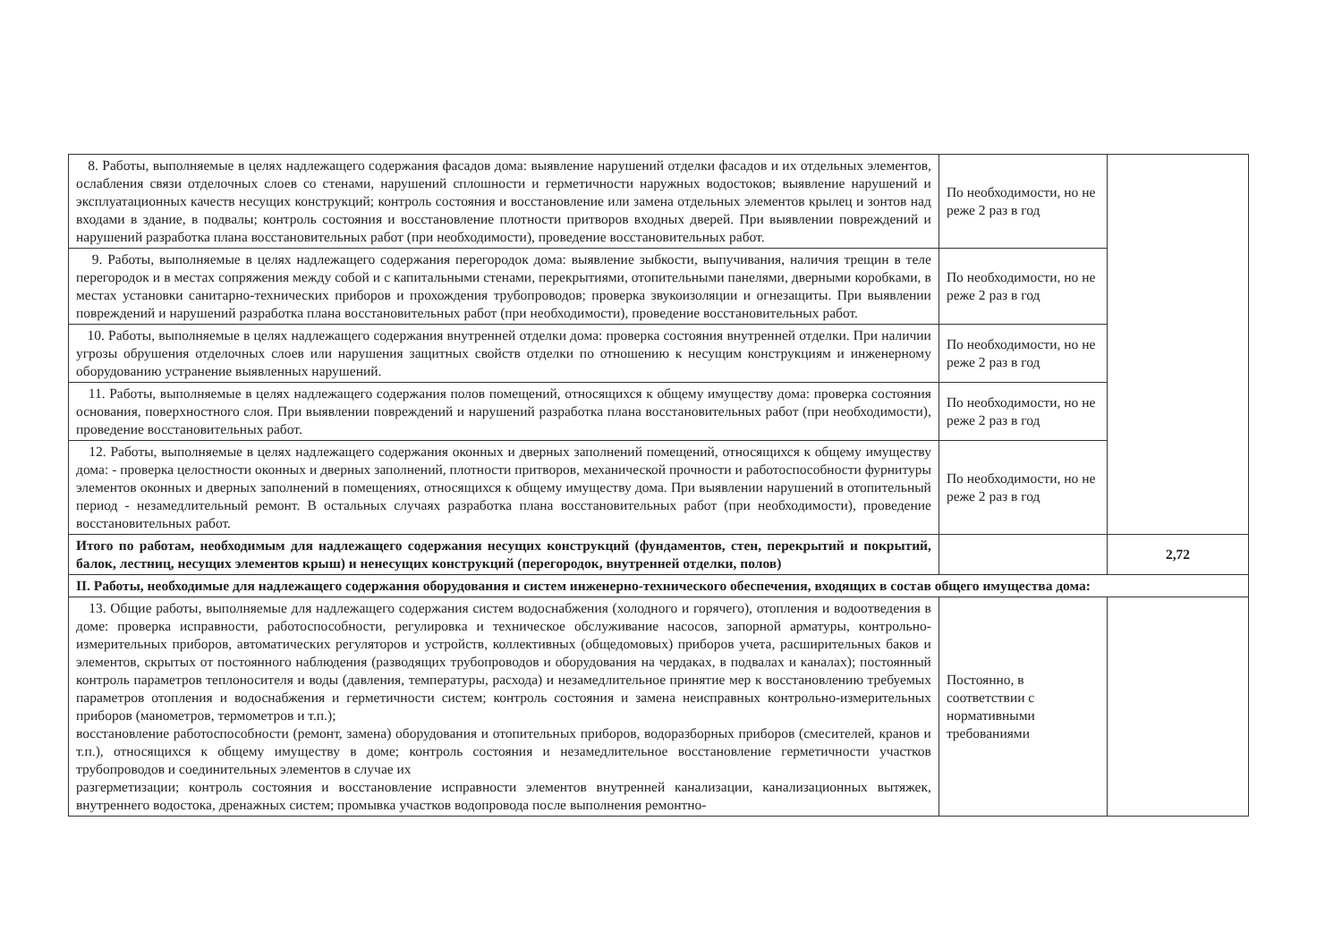| 8. Работы, выполняемые в целях надлежащего содержания фасадов дома: выявление нарушений отделки фасадов и их отдельных элементов, ослабления связи отделочных слоев со стенами, нарушений сплошности и герметичности наружных водостоков; выявление нарушений и эксплуатационных качеств несущих конструкций; контроль состояния и восстановление или замена отдельных элементов крылец и зонтов над входами в здание, в подвалы; контроль состояния и восстановление плотности притворов входных дверей. При выявлении повреждений и нарушений разработка плана восстановительных работ (при необходимости), проведение восстановительных работ. | По необходимости, но не реже 2 раз в год | |
| 9. Работы, выполняемые в целях надлежащего содержания перегородок дома: выявление зыбкости, выпучивания, наличия трещин в теле перегородок и в местах сопряжения между собой и с капитальными стенами, перекрытиями, отопительными панелями, дверными коробками, в местах установки санитарно-технических приборов и прохождения трубопроводов; проверка звукоизоляции и огнезащиты. При выявлении повреждений и нарушений разработка плана восстановительных работ (при необходимости), проведение восстановительных работ. | По необходимости, но не реже 2 раз в год | |
| 10. Работы, выполняемые в целях надлежащего содержания внутренней отделки дома: проверка состояния внутренней отделки. При наличии угрозы обрушения отделочных слоев или нарушения защитных свойств отделки по отношению к несущим конструкциям и инженерному оборудованию устранение выявленных нарушений. | По необходимости, но не реже 2 раз в год | |
| 11. Работы, выполняемые в целях надлежащего содержания полов помещений, относящихся к общему имуществу дома: проверка состояния основания, поверхностного слоя. При выявлении повреждений и нарушений разработка плана восстановительных работ (при необходимости), проведение восстановительных работ. | По необходимости, но не реже 2 раз в год | |
| 12. Работы, выполняемые в целях надлежащего содержания оконных и дверных заполнений помещений, относящихся к общему имуществу дома: - проверка целостности оконных и дверных заполнений, плотности притворов, механической прочности и работоспособности фурнитуры элементов оконных и дверных заполнений в помещениях, относящихся к общему имуществу дома. При выявлении нарушений в отопительный период - незамедлительный ремонт. В остальных случаях разработка плана восстановительных работ (при необходимости), проведение восстановительных работ. | По необходимости, но не реже 2 раз в год | |
| Итого по работам, необходимым для надлежащего содержания несущих конструкций (фундаментов, стен, перекрытий и покрытий, балок, лестниц, несущих элементов крыш) и ненесущих конструкций (перегородок, внутренней отделки, полов) | | 2,72 |
| II. Работы, необходимые для надлежащего содержания оборудования и систем инженерно-технического обеспечения, входящих в состав общего имущества дома: | | |
| 13. Общие работы, выполняемые для надлежащего содержания систем водоснабжения (холодного и горячего), отопления и водоотведения в доме: проверка исправности, работоспособности, регулировка и техническое обслуживание насосов, запорной арматуры, контрольно-измерительных приборов, автоматических регуляторов и устройств, коллективных (общедомовых) приборов учета, расширительных баков и элементов, скрытых от постоянного наблюдения (разводящих трубопроводов и оборудования на чердаках, в подвалах и каналах); постоянный контроль параметров теплоносителя и воды (давления, температуры, расхода) и незамедлительное принятие мер к восстановлению требуемых параметров отопления и водоснабжения и герметичности систем; контроль состояния и замена неисправных контрольно-измерительных приборов (манометров, термометров и т.п.); восстановление работоспособности (ремонт, замена) оборудования и отопительных приборов, водоразборных приборов (смесителей, кранов и т.п.), относящихся к общему имуществу в доме; контроль состояния и незамедлительное восстановление герметичности участков трубопроводов и соединительных элементов в случае их разгерметизации; контроль состояния и восстановление исправности элементов внутренней канализации, канализационных вытяжек, внутреннего водостока, дренажных систем; промывка участков водопровода после выполнения ремонтно- | Постоянно, в соответствии с нормативными требованиями | |